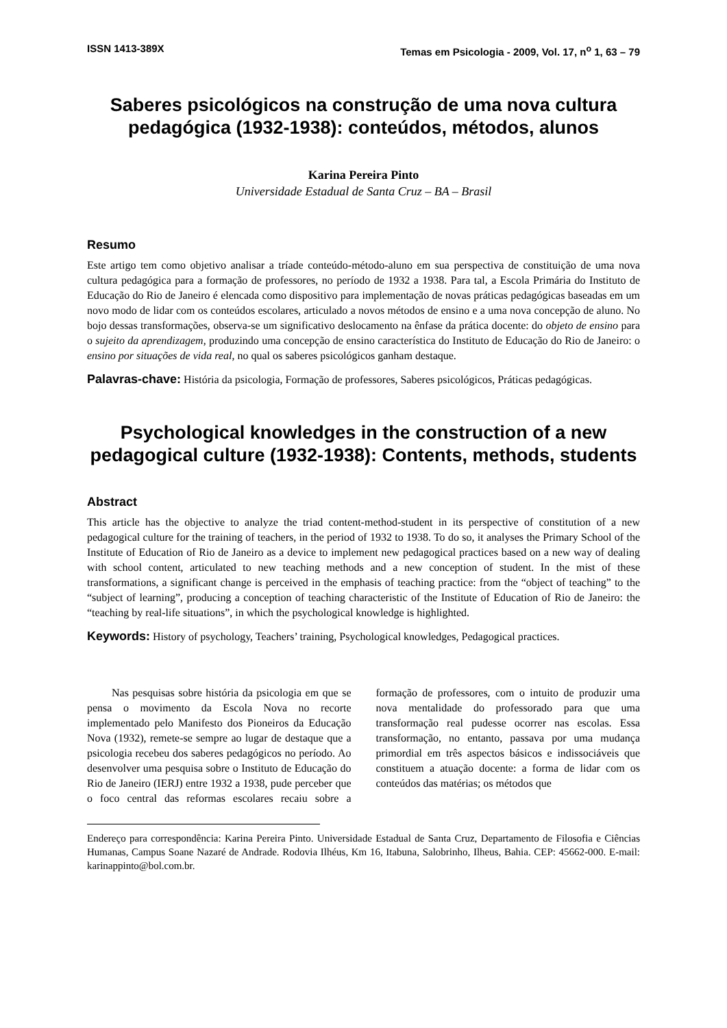ISSN 1413-389X Temas em Psicologia - 2009, Vol. 17, n<sup>o</sup> 1, 63 – 79
Saberes psicológicos na construção de uma nova cultura pedagógica (1932-1938): conteúdos, métodos, alunos
Karina Pereira Pinto
Universidade Estadual de Santa Cruz – BA – Brasil
Resumo
Este artigo tem como objetivo analisar a tríade conteúdo-método-aluno em sua perspectiva de constituição de uma nova cultura pedagógica para a formação de professores, no período de 1932 a 1938. Para tal, a Escola Primária do Instituto de Educação do Rio de Janeiro é elencada como dispositivo para implementação de novas práticas pedagógicas baseadas em um novo modo de lidar com os conteúdos escolares, articulado a novos métodos de ensino e a uma nova concepção de aluno. No bojo dessas transformações, observa-se um significativo deslocamento na ênfase da prática docente: do objeto de ensino para o sujeito da aprendizagem, produzindo uma concepção de ensino característica do Instituto de Educação do Rio de Janeiro: o ensino por situações de vida real, no qual os saberes psicológicos ganham destaque.
Palavras-chave: História da psicologia, Formação de professores, Saberes psicológicos, Práticas pedagógicas.
Psychological knowledges in the construction of a new pedagogical culture (1932-1938): Contents, methods, students
Abstract
This article has the objective to analyze the triad content-method-student in its perspective of constitution of a new pedagogical culture for the training of teachers, in the period of 1932 to 1938. To do so, it analyses the Primary School of the Institute of Education of Rio de Janeiro as a device to implement new pedagogical practices based on a new way of dealing with school content, articulated to new teaching methods and a new conception of student. In the mist of these transformations, a significant change is perceived in the emphasis of teaching practice: from the “object of teaching” to the “subject of learning”, producing a conception of teaching characteristic of the Institute of Education of Rio de Janeiro: the “teaching by real-life situations”, in which the psychological knowledge is highlighted.
Keywords: History of psychology, Teachers’ training, Psychological knowledges, Pedagogical practices.
Nas pesquisas sobre história da psicologia em que se pensa o movimento da Escola Nova no recorte implementado pelo Manifesto dos Pioneiros da Educação Nova (1932), remete-se sempre ao lugar de destaque que a psicologia recebeu dos saberes pedagógicos no período. Ao desenvolver uma pesquisa sobre o Instituto de Educação do Rio de Janeiro (IERJ) entre 1932 a 1938, pude perceber que o foco central das reformas escolares recaiu sobre a formação de professores, com o intuito de produzir uma nova mentalidade do professorado para que uma transformação real pudesse ocorrer nas escolas. Essa transformação, no entanto, passava por uma mudança primordial em três aspectos básicos e indissociáveis que constituem a atuação docente: a forma de lidar com os conteúdos das matérias; os métodos que
Endereço para correspondência: Karina Pereira Pinto. Universidade Estadual de Santa Cruz, Departamento de Filosofia e Ciências Humanas, Campus Soane Nazaré de Andrade. Rodovia Ilhéus, Km 16, Itabuna, Salobrinho, Ilheus, Bahia. CEP: 45662-000. E-mail: karinappinto@bol.com.br.